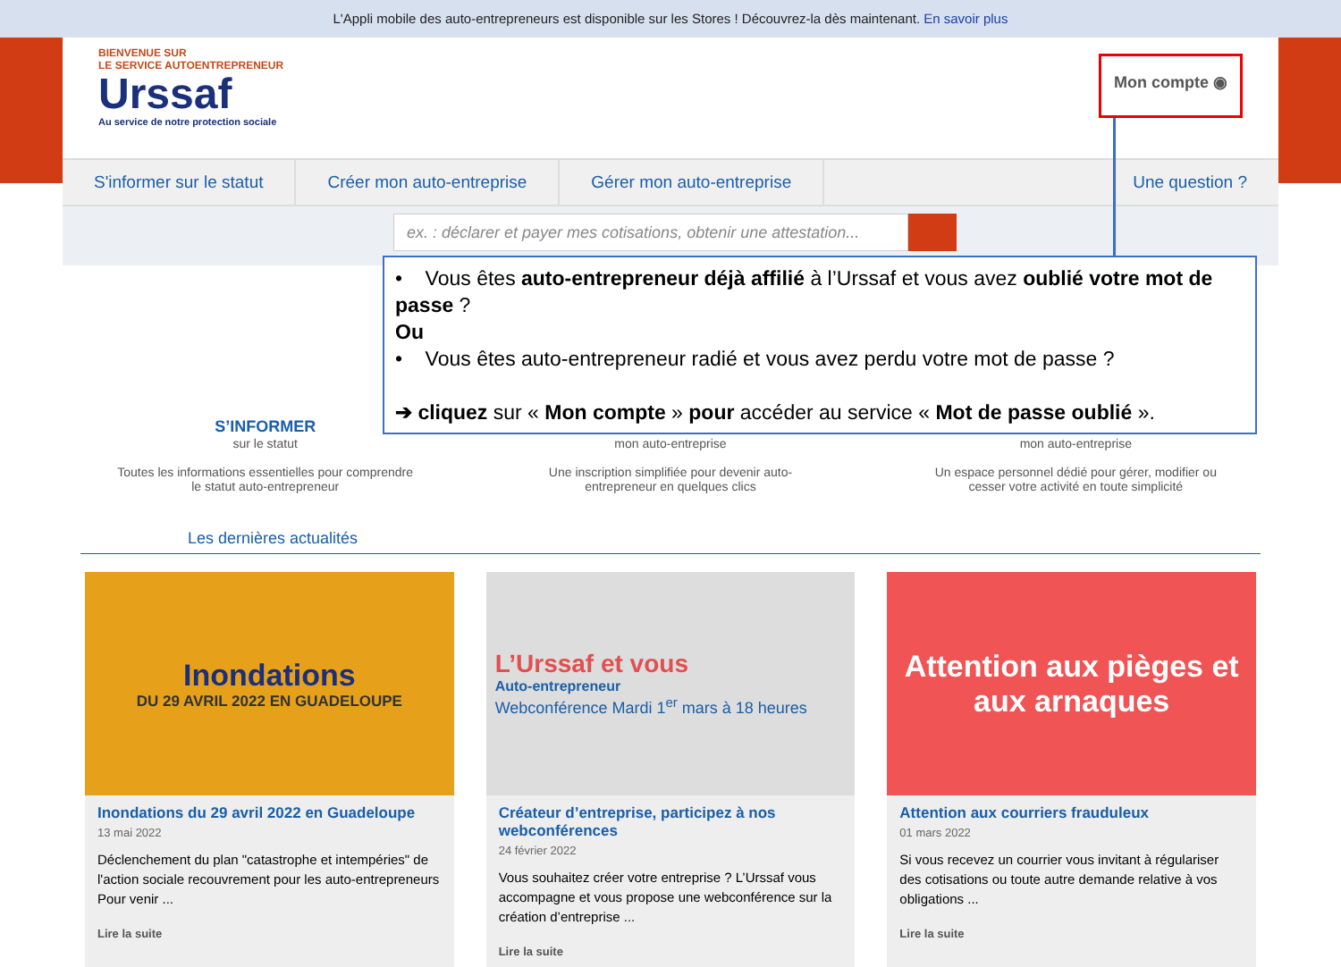L'Appli mobile des auto-entrepreneurs est disponible sur les Stores ! Découvrez-la dès maintenant. En savoir plus
BIENVENUE SUR
LE SERVICE AUTOENTREPRENEUR
Urssaf
Au service de notre protection sociale
Mon compte ◉
S'informer sur le statut Créer mon auto-entreprise Gérer mon auto-entreprise Une question ?
ex. : déclarer et payer mes cotisations, obtenir une attestation...
S’INFORMER
sur le statut
Toutes les informations essentielles pour comprendre le statut auto-entrepreneur
mon auto-entreprise
Une inscription simplifiée pour devenir auto-entrepreneur en quelques clics
mon auto-entreprise
Un espace personnel dédié pour gérer, modifier ou cesser votre activité en toute simplicité
Les dernières actualités
Inondations
DU 29 AVRIL 2022 EN GUADELOUPE
Inondations du 29 avril 2022 en Guadeloupe
13 mai 2022
Déclenchement du plan "catastrophe et intempéries" de l'action sociale recouvrement pour les auto-entrepreneurs Pour venir ...
Lire la suite
L’Urssaf et vous
Auto-entrepreneur
Webconférence Mardi 1<sup>er</sup> mars à 18 heures
Créateur d’entreprise, participez à nos webconférences
24 février 2022
Vous souhaitez créer votre entreprise ? L’Urssaf vous accompagne et vous propose une webconférence sur la création d’entreprise ...
Lire la suite
Attention aux pièges et aux arnaques
Attention aux courriers frauduleux
01 mars 2022
Si vous recevez un courrier vous invitant à régulariser des cotisations ou toute autre demande relative à vos obligations ...
Lire la suite
• Vous êtes auto-entrepreneur déjà affilié à l’Urssaf et vous avez oublié votre mot de passe ?
Ou
• Vous êtes auto-entrepreneur radié et vous avez perdu votre mot de passe ?
➔ cliquez sur « Mon compte » pour accéder au service « Mot de passe oublié ».